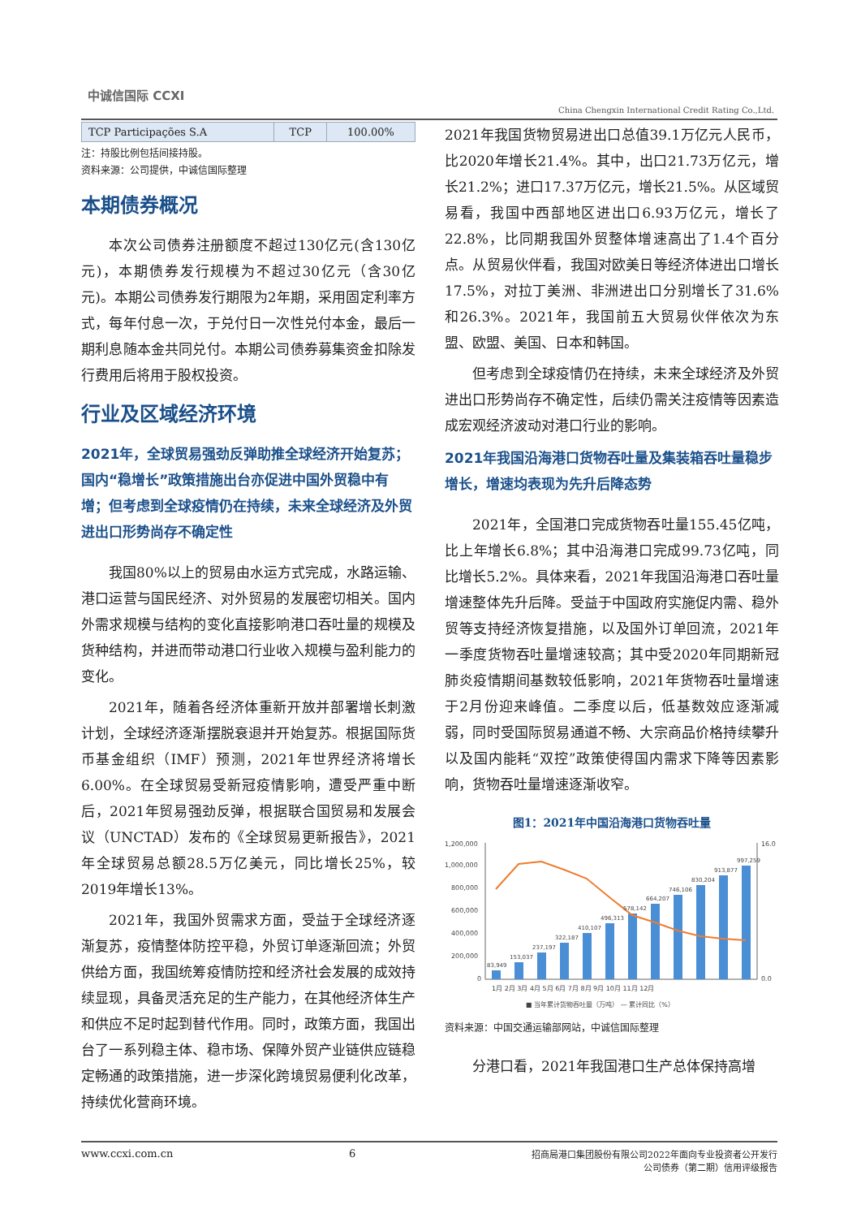中诚信国际 CCXI
China Chengxin International Credit Rating Co.,Ltd.
| TCP Participações S.A | TCP | 100.00% |
注：持股比例包括间接持股。
资料来源：公司提供，中诚信国际整理
本期债券概况
本次公司债券注册额度不超过130亿元(含130亿元)，本期债券发行规模为不超过30亿元（含30亿元)。本期公司债券发行期限为2年期，采用固定利率方式，每年付息一次，于兑付日一次性兑付本金，最后一期利息随本金共同兑付。本期公司债券募集资金扣除发行费用后将用于股权投资。
行业及区域经济环境
2021年，全球贸易强劲反弹助推全球经济开始复苏；国内“稳增长”政策措施出台亦促进中国外贸稳中有增；但考虑到全球疫情仍在持续，未来全球经济及外贸进出口形势尚存不确定性
我国80%以上的贸易由水运方式完成，水路运输、港口运营与国民经济、对外贸易的发展密切相关。国内外需求规模与结构的变化直接影响港口吞吐量的规模及货种结构，并进而带动港口行业收入规模与盈利能力的变化。
2021年，随着各经济体重新开放并部署增长刺激计划，全球经济逐渐摆脱衰退并开始复苏。根据国际货币基金组织（IMF）预测，2021年世界经济将增长6.00%。在全球贸易受新冠疫情影响，遭受严重中断后，2021年贸易强劲反弹，根据联合国贸易和发展会议（UNCTAD）发布的《全球贸易更新报告》，2021年全球贸易总额28.5万亿美元，同比增长25%，较2019年增长13%。
2021年，我国外贸需求方面，受益于全球经济逐渐复苏，疫情整体防控平稳，外贸订单逐渐回流；外贸供给方面，我国统筹疫情防控和经济社会发展的成效持续显现，具备灵活充足的生产能力，在其他经济体生产和供应不足时起到替代作用。同时，政策方面，我国出台了一系列稳主体、稳市场、保障外贸产业链供应链稳定畅通的政策措施，进一步深化跨境贸易便利化改革，持续优化营商环境。
2021年我国货物贸易进出口总值39.1万亿元人民币，比2020年增长21.4%。其中，出口21.73万亿元，增长21.2%；进口17.37万亿元，增长21.5%。从区域贸易看，我国中西部地区进出口6.93万亿元，增长了22.8%，比同期我国外贸整体增速高出了1.4个百分点。从贸易伙伴看，我国对欧美日等经济体进出口增长17.5%，对拉丁美洲、非洲进出口分别增长了31.6%和26.3%。2021年，我国前五大贸易伙伴依次为东盟、欧盟、美国、日本和韩国。
但考虑到全球疫情仍在持续，未来全球经济及外贸进出口形势尚存不确定性，后续仍需关注疫情等因素造成宏观经济波动对港口行业的影响。
2021年我国沿海港口货物吞吐量及集装箱吞吐量稳步增长，增速均表现为先升后降态势
2021年，全国港口完成货物吞吐量155.45亿吨，比上年增长6.8%；其中沿海港口完成99.73亿吨，同比增长5.2%。具体来看，2021年我国沿海港口吞吐量增速整体先升后降。受益于中国政府实施促内需、稳外贸等支持经济恢复措施，以及国外订单回流，2021年一季度货物吞吐量增速较高；其中受2020年同期新冠肺炎疫情期间基数较低影响，2021年货物吞吐量增速于2月份迎来峰值。二季度以后，低基数效应逐渐减弱，同时受国际贸易通道不畅、大宗商品价格持续攀升以及国内能耗“双控”政策使得国内需求下降等因素影响，货物吞吐量增速逐渐收窄。
图1：2021年中国沿海港口货物吞吐量
1,200,000
1,000,000
800,000
600,000
400,000
200,000
0
16.0
0.0
83,949
153,037
237,197
322,187
410,107
496,313
578,142
664,207
746,106
830,204
913,877
997,259
1月 2月 3月 4月 5月 6月 7月 8月 9月 10月 11月 12月
■ 当年累计货物吞吐量（万吨） — 累计同比（%）
资料来源：中国交通运输部网站，中诚信国际整理
分港口看，2021年我国港口生产总体保持高增
www.ccxi.com.cn 6 招商局港口集团股份有限公司2022年面向专业投资者公开发行
公司债券（第二期）信用评级报告